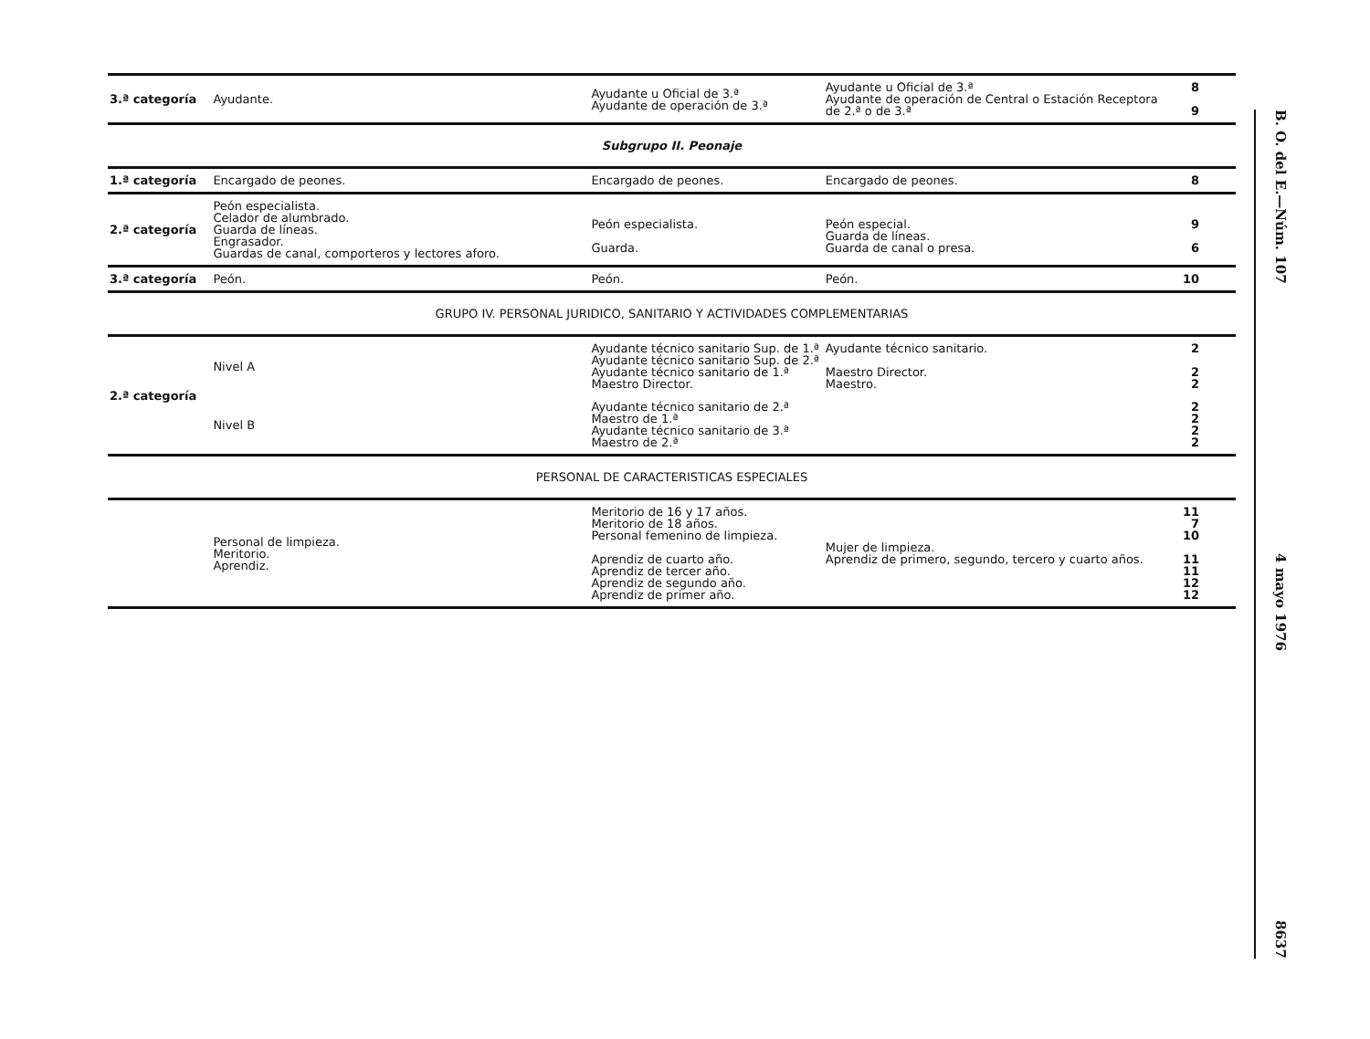| 3.ª categoría | Ayudante. | Ayudante u Oficial de 3.ª Ayudante de operación de 3.ª | Ayudante u Oficial de 3.ª Ayudante de operación de Central o Estación Receptora de 2.ª o de 3.ª | 8 9 |
| Subgrupo II. Peonaje | | | | |
| 1.ª categoría | Encargado de peones. | Encargado de peones. | Encargado de peones. | 8 |
| 2.ª categoría | Peón especialista. Celador de alumbrado. Guarda de líneas. Engrasador. Guardas de canal, comporteros y lectores aforo. | Peón especialista. Guarda. | Peón especial. Guarda de líneas. Guarda de canal o presa. | 9 6 |
| 3.ª categoría | Peón. | Peón. | Peón. | 10 |
| GRUPO IV. PERSONAL JURIDICO, SANITARIO Y ACTIVIDADES COMPLEMENTARIAS | | | | |
| 2.ª categoría | Nivel A | Ayudante técnico sanitario Sup. de 1.ª Ayudante técnico sanitario Sup. de 2.ª Ayudante técnico sanitario de 1.ª Maestro Director. | Ayudante técnico sanitario. Maestro Director. Maestro. | 2 2 2 |
| | Nivel B | Ayudante técnico sanitario de 2.ª Maestro de 1.ª Ayudante técnico sanitario de 3.ª Maestro de 2.ª | | 2 2 2 2 |
| PERSONAL DE CARACTERISTICAS ESPECIALES | | | | |
| | Personal de limpieza. Meritorio. Aprendiz. | Meritorio de 16 y 17 años. Meritorio de 18 años. Personal femenino de limpieza. Aprendiz de cuarto año. Aprendiz de tercer año. Aprendiz de segundo año. Aprendiz de primer año. | Mujer de limpieza. Aprendiz de primero, segundo, tercero y cuarto años. | 11 7 10 11 11 12 12 |
B. O. del E.—Núm. 107 4 mayo 1976 8637